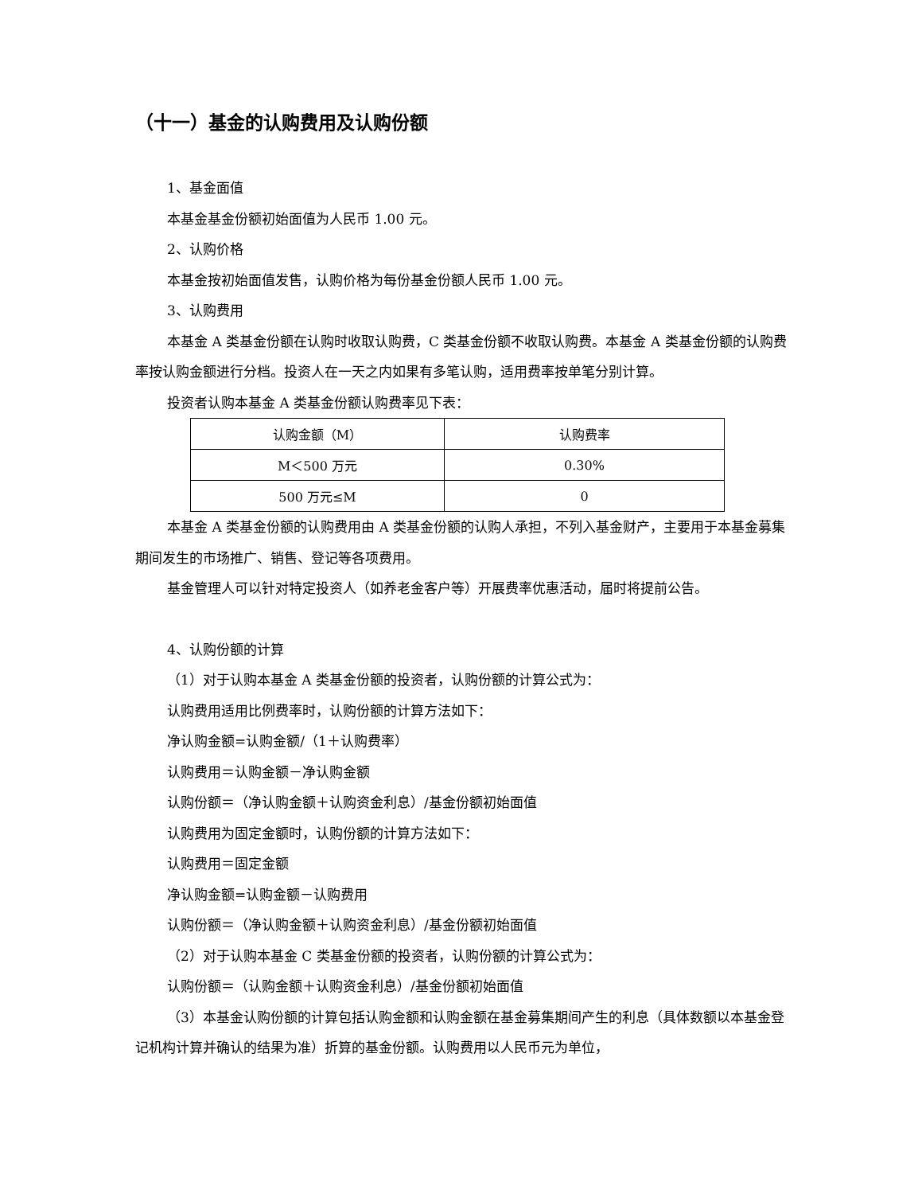（十一）基金的认购费用及认购份额
1、基金面值
本基金基金份额初始面值为人民币 1.00 元。
2、认购价格
本基金按初始面值发售，认购价格为每份基金份额人民币 1.00 元。
3、认购费用
本基金 A 类基金份额在认购时收取认购费，C 类基金份额不收取认购费。本基金 A 类基金份额的认购费率按认购金额进行分档。投资人在一天之内如果有多笔认购，适用费率按单笔分别计算。
投资者认购本基金 A 类基金份额认购费率见下表：
| 认购金额（M） | 认购费率 |
| --- | --- |
| M＜500 万元 | 0.30% |
| 500 万元≤M | 0 |
本基金 A 类基金份额的认购费用由 A 类基金份额的认购人承担，不列入基金财产，主要用于本基金募集期间发生的市场推广、销售、登记等各项费用。
基金管理人可以针对特定投资人（如养老金客户等）开展费率优惠活动，届时将提前公告。
4、认购份额的计算
（1）对于认购本基金 A 类基金份额的投资者，认购份额的计算公式为：
认购费用适用比例费率时，认购份额的计算方法如下：
净认购金额=认购金额/（1＋认购费率）
认购费用＝认购金额－净认购金额
认购份额＝（净认购金额＋认购资金利息）/基金份额初始面值
认购费用为固定金额时，认购份额的计算方法如下：
认购费用＝固定金额
净认购金额=认购金额－认购费用
认购份额＝（净认购金额＋认购资金利息）/基金份额初始面值
（2）对于认购本基金 C 类基金份额的投资者，认购份额的计算公式为：
认购份额＝（认购金额＋认购资金利息）/基金份额初始面值
（3）本基金认购份额的计算包括认购金额和认购金额在基金募集期间产生的利息（具体数额以本基金登记机构计算并确认的结果为准）折算的基金份额。认购费用以人民币元为单位，